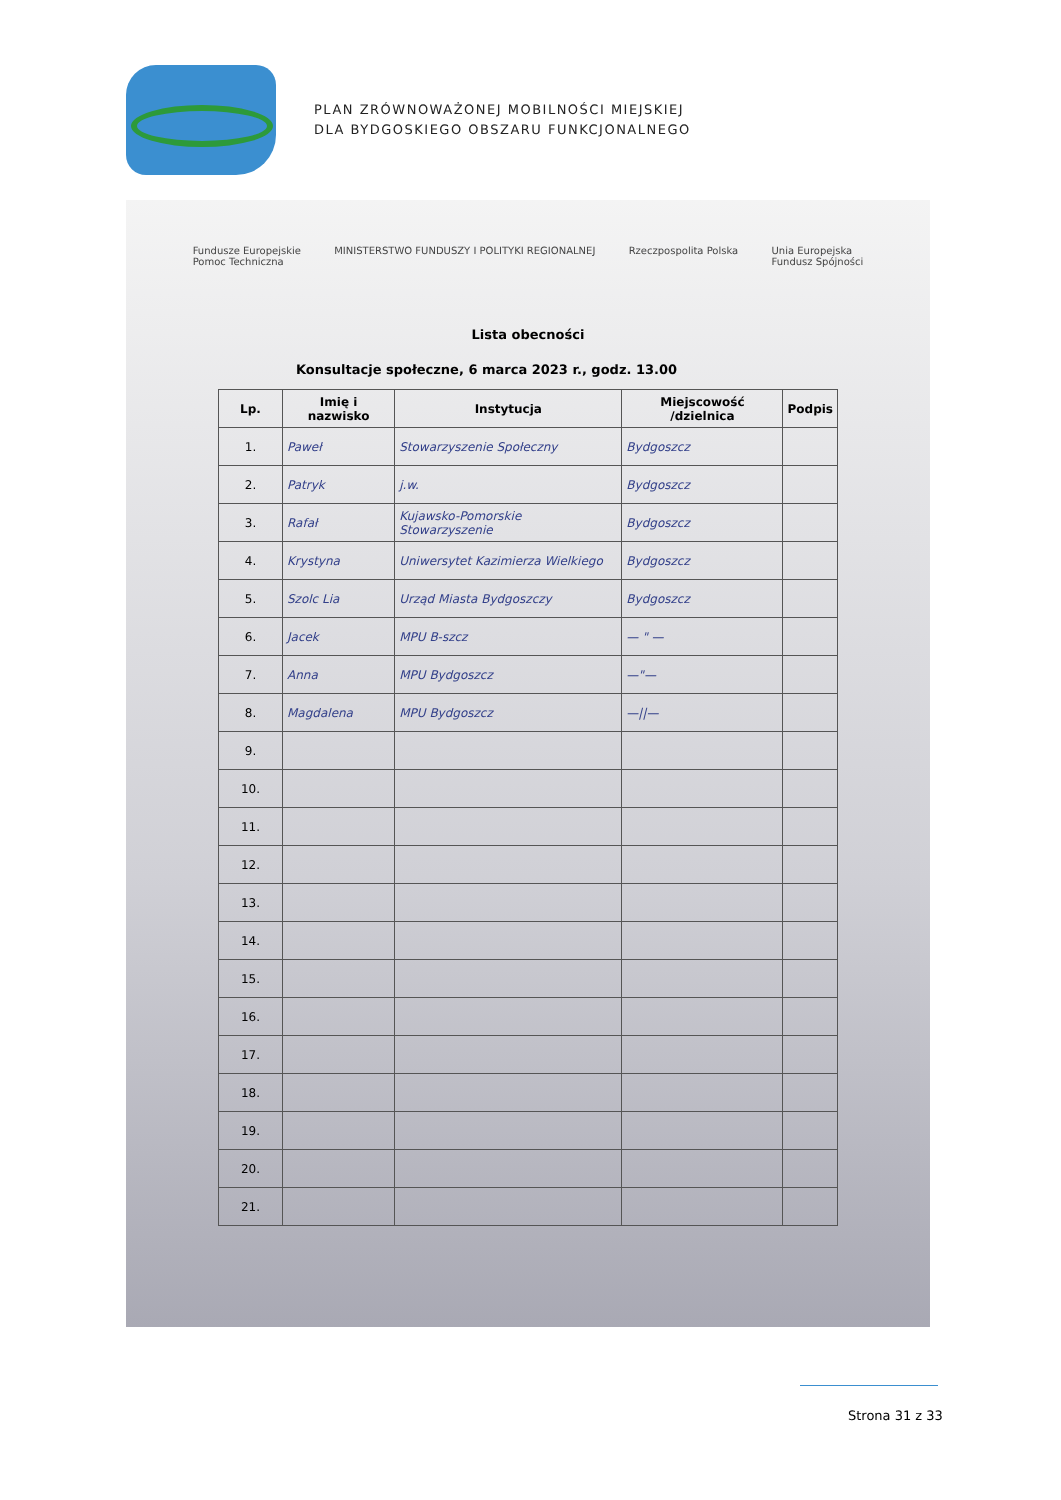PLAN ZRÓWNOWAŻONEJ MOBILNOŚCI MIEJSKIEJ
DLA BYDGOSKIEGO OBSZARU FUNKCJONALNEGO
Fundusze Europejskie
Pomoc Techniczna MINISTERSTWO FUNDUSZY I POLITYKI REGIONALNEJ Rzeczpospolita Polska Unia Europejska
Fundusz Spójności
Lista obecności
Konsultacje społeczne, 6 marca 2023 r., godz. 13.00
| Lp. | Imię i nazwisko | Instytucja | Miejscowość /dzielnica | Podpis |
| --- | --- | --- | --- | --- |
| 1. | Paweł | Stowarzyszenie Społeczny | Bydgoszcz | |
| 2. | Patryk | j.w. | Bydgoszcz | |
| 3. | Rafał | Kujawsko-Pomorskie Stowarzyszenie | Bydgoszcz | |
| 4. | Krystyna | Uniwersytet Kazimierza Wielkiego | Bydgoszcz | |
| 5. | Szolc Lia | Urząd Miasta Bydgoszczy | Bydgoszcz | |
| 6. | Jacek | MPU B-szcz | — " — | |
| 7. | Anna | MPU Bydgoszcz | —"— | |
| 8. | Magdalena | MPU Bydgoszcz | —//— | |
| 9. | | | | |
| 10. | | | | |
| 11. | | | | |
| 12. | | | | |
| 13. | | | | |
| 14. | | | | |
| 15. | | | | |
| 16. | | | | |
| 17. | | | | |
| 18. | | | | |
| 19. | | | | |
| 20. | | | | |
| 21. | | | | |
Strona 31 z 33